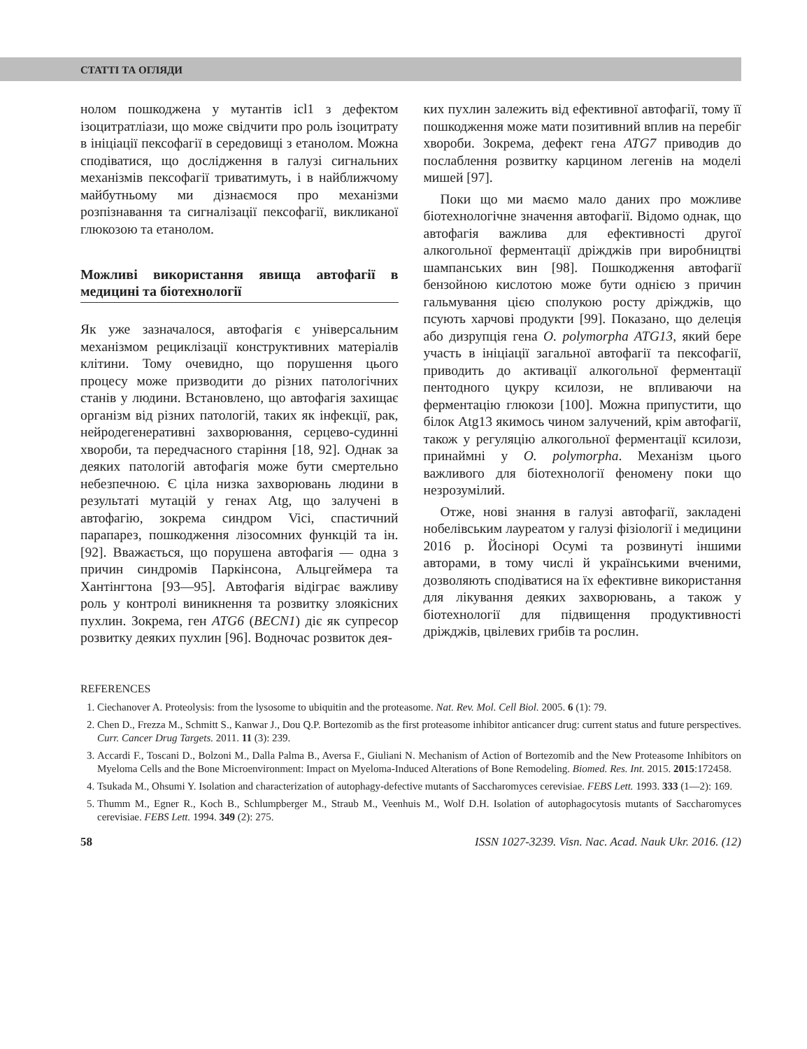СТАТТІ ТА ОГЛЯДИ
нолом пошкоджена у мутантів icl1 з дефектом ізоцитратліази, що може свідчити про роль ізоцитрату в ініціації пексофагії в середовищі з етанолом. Можна сподіватися, що дослідження в галузі сигнальних механізмів пексофагії триватимуть, і в найближчому майбутньому ми дізнаємося про механізми розпізнавання та сигналізації пексофагії, викликаної глюкозою та етанолом.
Можливі використання явища автофагії в медицині та біотехнології
Як уже зазначалося, автофагія є універсальним механізмом рециклізації конструктивних матеріалів клітини. Тому очевидно, що порушення цього процесу може призводити до різних патологічних станів у людини. Встановлено, що автофагія захищає організм від різних патологій, таких як інфекції, рак, нейродегенеративні захворювання, серцево-судинні хвороби, та передчасного старіння [18, 92]. Однак за деяких патологій автофагія може бути смертельно небезпечною. Є ціла низка захворювань людини в результаті мутацій у генах Atg, що залучені в автофагію, зокрема синдром Vici, спастичний парапарез, пошкодження лізосомних функцій та ін. [92]. Вважається, що порушена автофагія — одна з причин синдромів Паркінсона, Альцгеймера та Хантінгтона [93—95]. Автофагія відіграє важливу роль у контролі виникнення та розвитку злоякісних пухлин. Зокрема, ген ATG6 (BECN1) діє як супресор розвитку деяких пухлин [96]. Водночас розвиток дея-
ких пухлин залежить від ефективної автофагії, тому її пошкодження може мати позитивний вплив на перебіг хвороби. Зокрема, дефект гена ATG7 приводив до послаблення розвитку карцином легенів на моделі мишей [97].
Поки що ми маємо мало даних про можливе біотехнологічне значення автофагії. Відомо однак, що автофагія важлива для ефективності другої алкогольної ферментації дріжджів при виробництві шампанських вин [98]. Пошкодження автофагії бензойною кислотою може бути однією з причин гальмування цією сполукою росту дріжджів, що псують харчові продукти [99]. Показано, що делеція або дизрупція гена O. polymorpha ATG13, який бере участь в ініціації загальної автофагії та пексофагії, приводить до активації алкогольної ферментації пентодного цукру ксилози, не впливаючи на ферментацію глюкози [100]. Можна припустити, що білок Atg13 якимось чином залучений, крім автофагії, також у регуляцію алкогольної ферментації ксилози, принаймні у O. polymorpha. Механізм цього важливого для біотехнології феномену поки що незрозумілий.
Отже, нові знання в галузі автофагії, закладені нобелівським лауреатом у галузі фізіології і медицини 2016 р. Йосінорі Осумі та розвинуті іншими авторами, в тому числі й українськими вченими, дозволяють сподіватися на їх ефективне використання для лікування деяких захворювань, а також у біотехнології для підвищення продуктивності дріжджів, цвілевих грибів та рослин.
REFERENCES
1. Ciechanover A. Proteolysis: from the lysosome to ubiquitin and the proteasome. Nat. Rev. Mol. Cell Biol. 2005. 6 (1): 79.
2. Chen D., Frezza M., Schmitt S., Kanwar J., Dou Q.P. Bortezomib as the first proteasome inhibitor anticancer drug: current status and future perspectives. Curr. Cancer Drug Targets. 2011. 11 (3): 239.
3. Accardi F., Toscani D., Bolzoni M., Dalla Palma B., Aversa F., Giuliani N. Mechanism of Action of Bortezomib and the New Proteasome Inhibitors on Myeloma Cells and the Bone Microenvironment: Impact on Myeloma-Induced Alterations of Bone Remodeling. Biomed. Res. Int. 2015. 2015:172458.
4. Tsukada M., Ohsumi Y. Isolation and characterization of autophagy-defective mutants of Saccharomyces cerevisiae. FEBS Lett. 1993. 333 (1—2): 169.
5. Thumm M., Egner R., Koch B., Schlumpberger M., Straub M., Veenhuis M., Wolf D.H. Isolation of autophagocytosis mutants of Saccharomyces cerevisiae. FEBS Lett. 1994. 349 (2): 275.
58 ISSN 1027-3239. Visn. Nac. Acad. Nauk Ukr. 2016. (12)